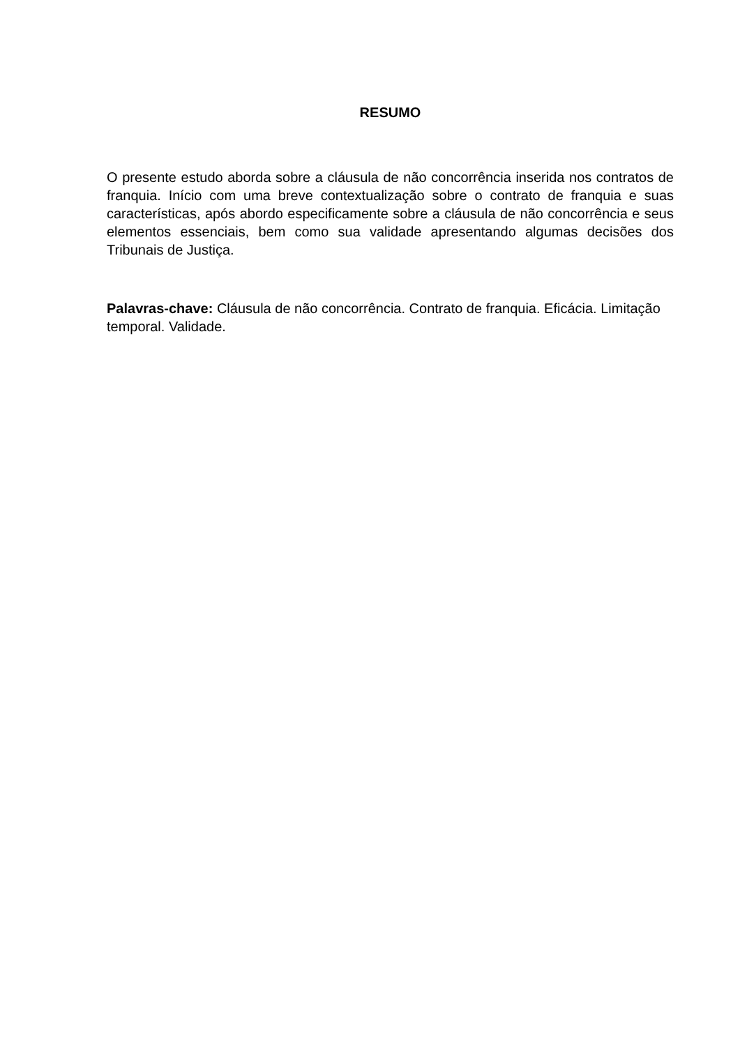RESUMO
O presente estudo aborda sobre a cláusula de não concorrência inserida nos contratos de franquia. Início com uma breve contextualização sobre o contrato de franquia e suas características, após abordo especificamente sobre a cláusula de não concorrência e seus elementos essenciais, bem como sua validade apresentando algumas decisões dos Tribunais de Justiça.
Palavras-chave: Cláusula de não concorrência. Contrato de franquia. Eficácia. Limitação temporal. Validade.